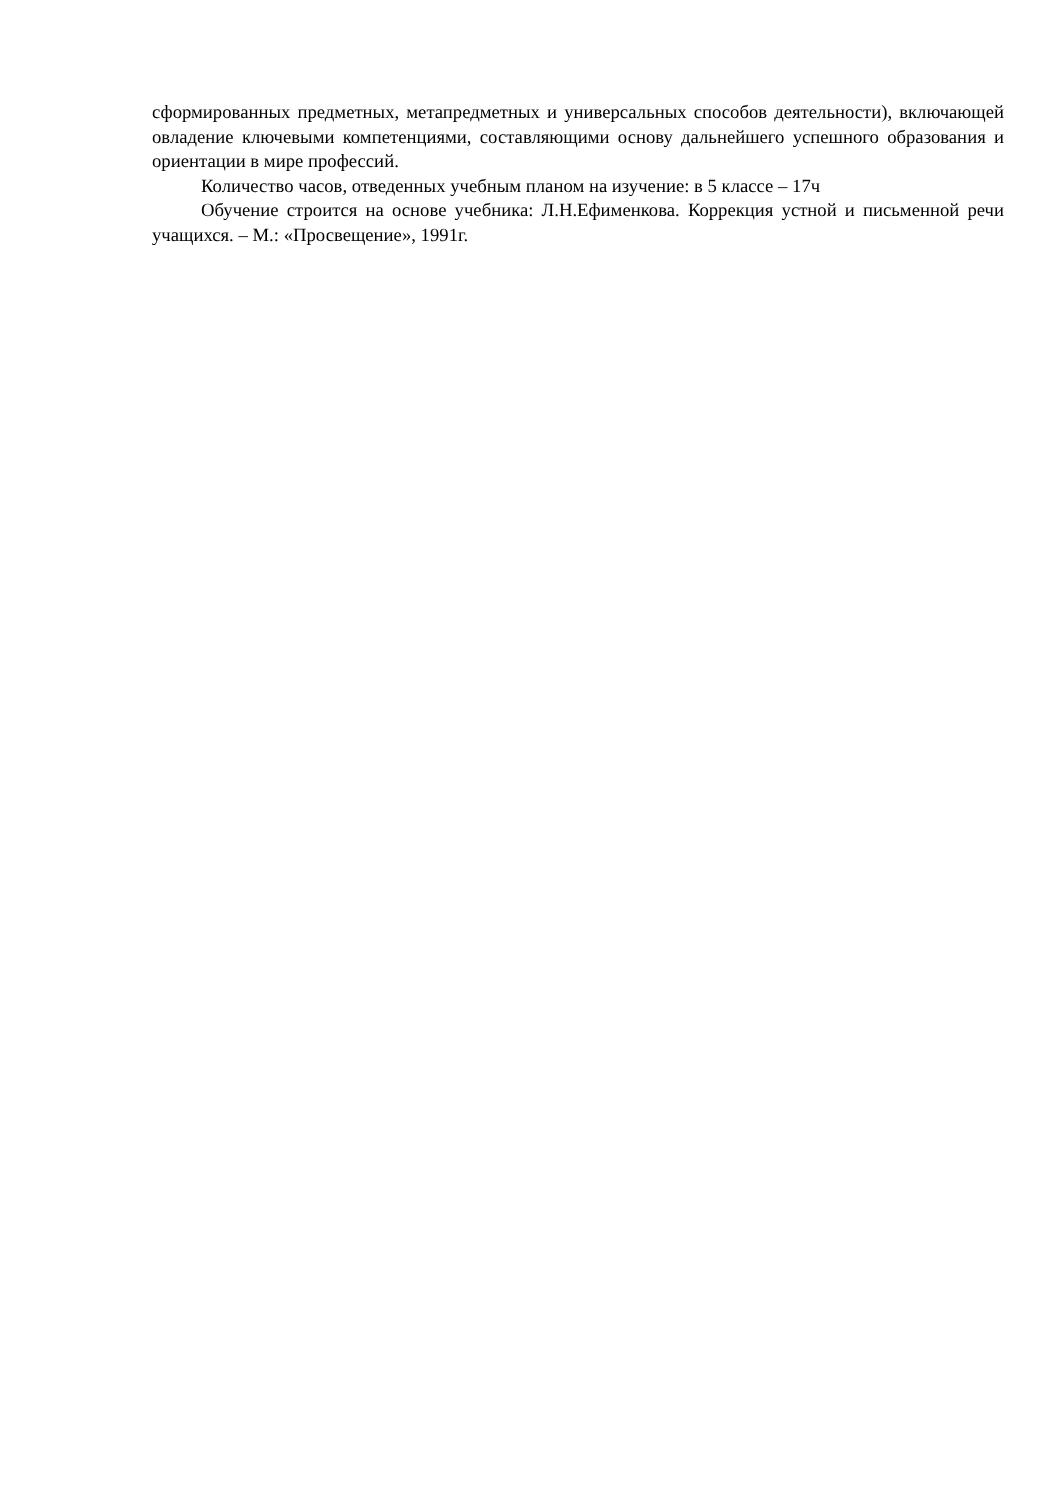сформированных предметных, метапредметных и универсальных способов деятельности), включающей овладение ключевыми компетенциями, составляющими основу дальнейшего успешного образования и ориентации в мире профессий.
Количество часов, отведенных учебным планом на изучение: в 5 классе – 17ч
Обучение строится на основе учебника: Л.Н.Ефименкова. Коррекция устной и письменной речи учащихся. – М.: «Просвещение», 1991г.